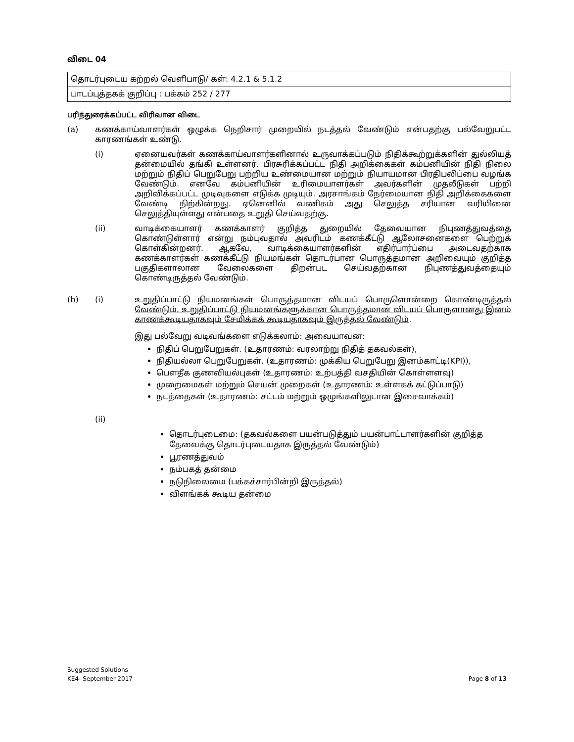விடை 04
| தொடர்புடைய கற்றல் வெளிபாடு/ கள்: 4.2.1 & 5.1.2 |
| பாடப்புத்தகக் குறிப்பு : பக்கம் 252 / 277 |
பரிந்துரைக்கப்பட்ட விரிவான விடை
(a) கணக்காய்வாளர்கள் ஒழுக்க நெறிசார் முறையில் நடத்தல் வேண்டும் என்பதற்கு பல்வேறுபட்ட காரணங்கள் உண்டு.
(i) ஏனையவர்கள் கணக்காய்வாளர்களினால் உருவாக்கப்படும் நிதிக்கூற்றுக்களின் துல்லியத் தன்மையில் தங்கி உள்ளனர். பிரசுரிக்கப்பட்ட நிதி அறிக்கைகள் கம்பனியின் நிதி நிலை மற்றும் நிதிப் பெறுபேறு பற்றிய உண்மையான மற்றும் நியாயமான பிரதிபலிப்பை வழங்க வேண்டும். எனவே கம்பனியின் உரிமையாளர்கள் அவர்களின் முதலீடுகள் பற்றி அறிவிக்கப்பட்ட முடிவுகளை எடுக்க முடியும். அரசாங்கம் நேர்மையான நிதி அறிக்கைகளை வேண்டி நிற்கின்றது. ஏனெனில் வணிகம் அது செலுத்த சரியான வரியினை செலுத்தியுள்ளது என்பதை உறுதி செய்வதற்கு.
(ii) வாடிக்கையாளர் கணக்காளர் குறித்த துறையில் தேவையான நிபுணத்துவத்தை கொண்டுள்ளார் என்று நம்புவதால் அவரிடம் கணக்கீட்டு ஆலோசனைகளை பெற்றுக் கொள்கின்றனர். ஆகவே, வாடிக்கையாளர்களின் எதிர்பார்ப்பை அடைவதற்காக கணக்காளர்கள் கணக்கீட்டு நியமங்கள் தொடர்பான பொருத்தமான அறிவையும் குறித்த பகுதிகளாலான வேலைகளை திறன்பட செய்வதற்கான நிபுணத்துவத்தையும் கொண்டிருத்தல் வேண்டும்.
(b) (i) உறுதிப்பாட்டு நியமனங்கள் பொருத்தமான விடயப் பொருளொன்றை கொண்டிருத்தல் வேண்டும். உறுதிப்பாட்டு நியமனங்களுக்கான பொருத்தமான விடயப் பொருளானது இனம் காணக்கூடியதாகவும் சேமிக்கக் கூடியதாகவும் இருத்தல் வேண்டும்.
இது பல்வேறு வடிவங்களை எடுக்கலாம்: அவையாவன:
நிதிப் பெறுபேறுகள். (உதாரணம்: வரலாற்று நிதித் தகவல்கள்),
நிதியல்லா பெறுபேறுகள். (உதாரணம்: முக்கிய பெறுபேறு இனம்காட்டி(KPI)),
பௌதீக குணவியல்புகள் (உதாரணம்: உற்பத்தி வசதியின் கொள்ளளவு)
முறைமைகள் மற்றும் செயன் முறைகள் (உதாரணம்: உள்ளகக் கட்டுப்பாடு)
நடத்தைகள் (உதாரணம்: சட்டம் மற்றும் ஒழுங்களிலுடான இசைவாக்கம்)
(ii)
தொடர்புடைமை: (தகவல்களை பயன்படுத்தும் பயன்பாட்டாளர்களின் குறித்த தேவைக்கு தொடர்புடையதாக இருத்தல் வேண்டும்)
பூரணத்துவம்
நம்பகத் தன்மை
நடுநிலைமை (பக்கச்சார்பின்றி இருத்தல்)
விளங்கக் கூடிய தன்மை
Suggested Solutions
KE4- September 2017 Page 8 of 13